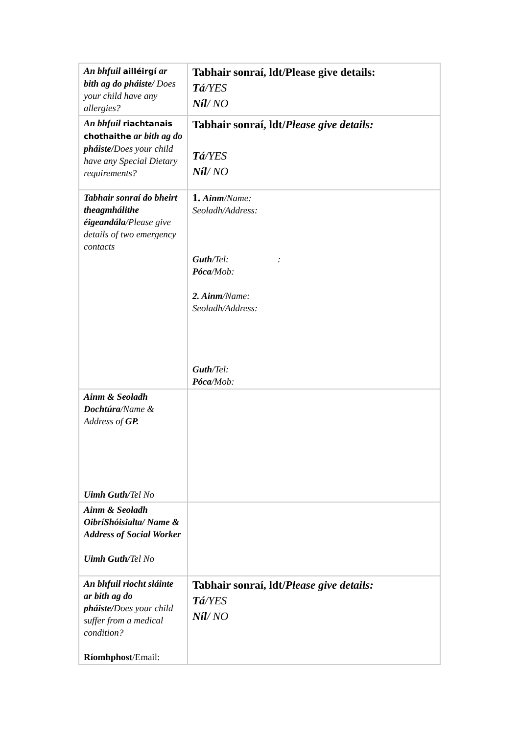| An bhfuil ailléirgí ar bith ag do pháiste/ Does your child have any allergies? | Tabhair sonraí, ldt/Please give details: Tá /YES Níl / NO |
| An bhfuil riachtanais chothaithe ar bith ag do pháiste/ Does your child have any Special Dietary requirements? | Tabhair sonraí, ldt/ Please give details: Tá /YES Níl / NO |
| Tabhair sonraí do bheirt theagmhálithe éigeandála /Please give details of two emergency contacts | 1. Ainm /Name: Seoladh/Address: Guth /Tel: : Póca /Mob: 2. Ainm /Name: Seoladh/Address: Guth /Tel: Póca /Mob: |
| Ainm & Seoladh Dochtúra /Name & Address of GP. Uimh Guth/ Tel No | |
| Ainm & Seoladh OibríShóisialta/ Name & Address of Social Worker Uimh Guth/ Tel No | |
| An bhfuil riocht sláinte ar bith ag do pháiste/ Does your child suffer from a medical condition? Ríomhphost /Email: | Tabhair sonraí, ldt/ Please give details: Tá /YES Níl / NO |